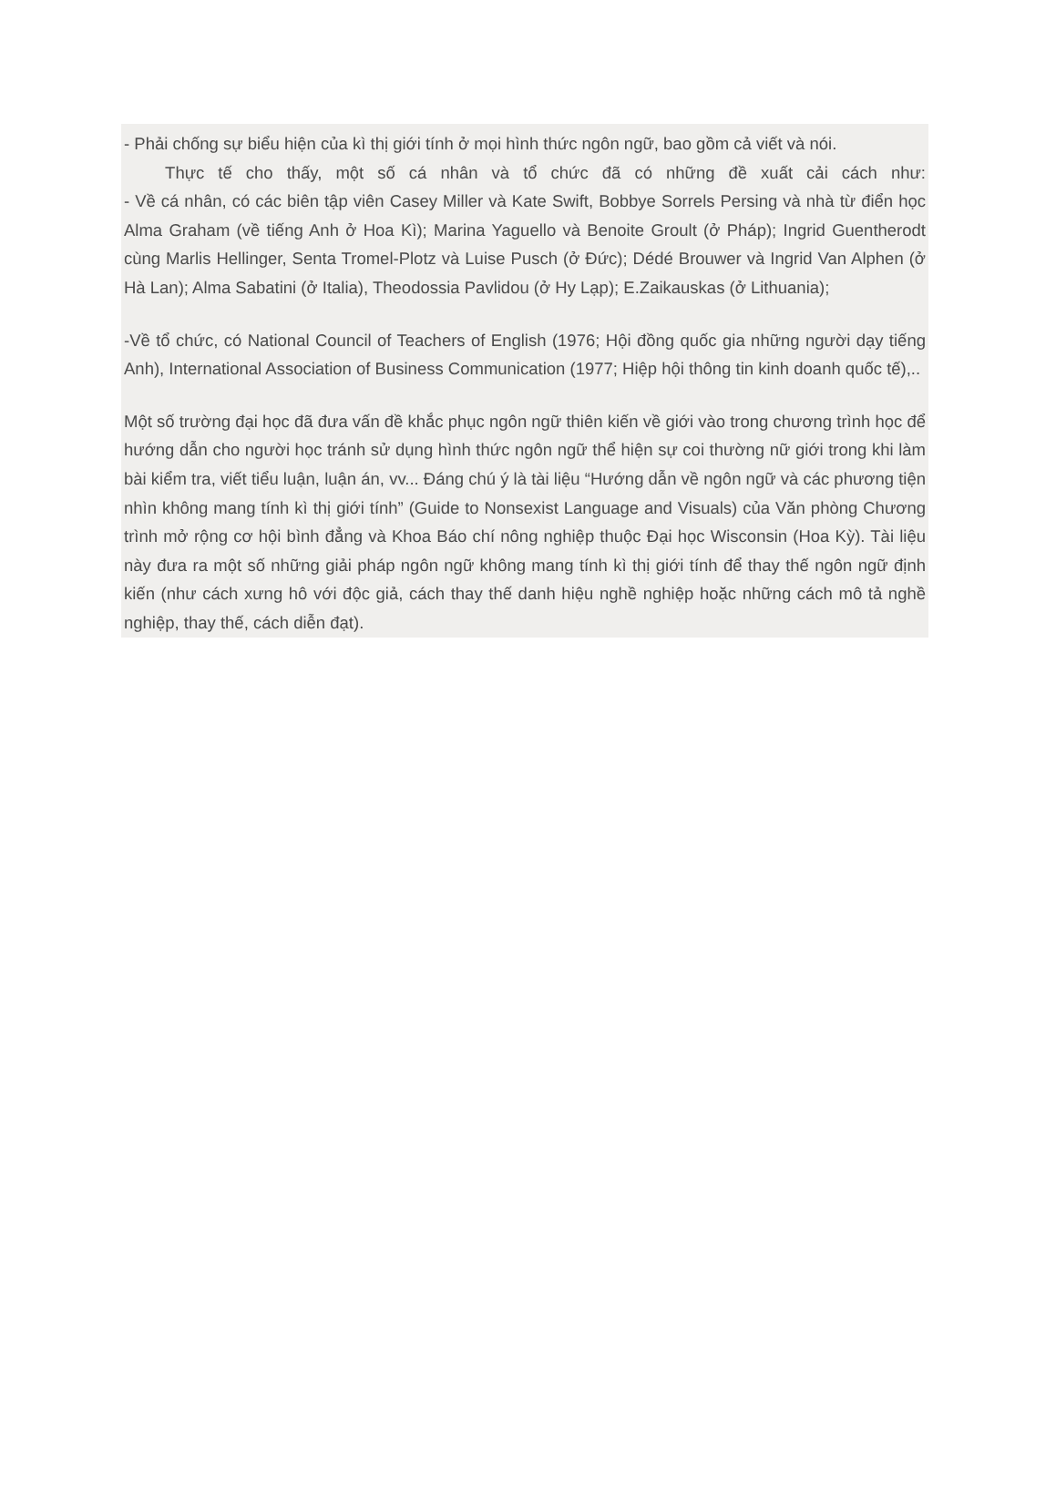- Phải chống sự biểu hiện của kì thị giới tính ở mọi hình thức ngôn ngữ, bao gồm cả viết và nói.
Thực tế cho thấy, một số cá nhân và tổ chức đã có những đề xuất cải cách như:
- Về cá nhân, có các biên tập viên Casey Miller và Kate Swift, Bobbye Sorrels Persing và nhà từ điển học Alma Graham (về tiếng Anh ở Hoa Kì); Marina Yaguello và Benoite Groult (ở Pháp); Ingrid Guentherodt cùng Marlis Hellinger, Senta Tromel-Plotz và Luise Pusch (ở Đức); Dédé Brouwer và Ingrid Van Alphen (ở Hà Lan); Alma Sabatini (ở Italia), Theodossia Pavlidou (ở Hy Lạp); E.Zaikauskas (ở Lithuania);
-Về tổ chức, có National Council of Teachers of English (1976; Hội đồng quốc gia những người dạy tiếng Anh), International Association of Business Communication (1977; Hiệp hội thông tin kinh doanh quốc tế),..
Một số trường đại học đã đưa vấn đề khắc phục ngôn ngữ thiên kiến về giới vào trong chương trình học để hướng dẫn cho người học tránh sử dụng hình thức ngôn ngữ thể hiện sự coi thường nữ giới trong khi làm bài kiểm tra, viết tiểu luận, luận án, vv... Đáng chú ý là tài liệu “Hướng dẫn về ngôn ngữ và các phương tiện nhìn không mang tính kì thị giới tính” (Guide to Nonsexist Language and Visuals) của Văn phòng Chương trình mở rộng cơ hội bình đẳng và Khoa Báo chí nông nghiệp thuộc Đại học Wisconsin (Hoa Kỳ). Tài liệu này đưa ra một số những giải pháp ngôn ngữ không mang tính kì thị giới tính để thay thế ngôn ngữ định kiến (như cách xưng hô với độc giả, cách thay thế danh hiệu nghề nghiệp hoặc những cách mô tả nghề nghiệp, thay thế, cách diễn đạt).